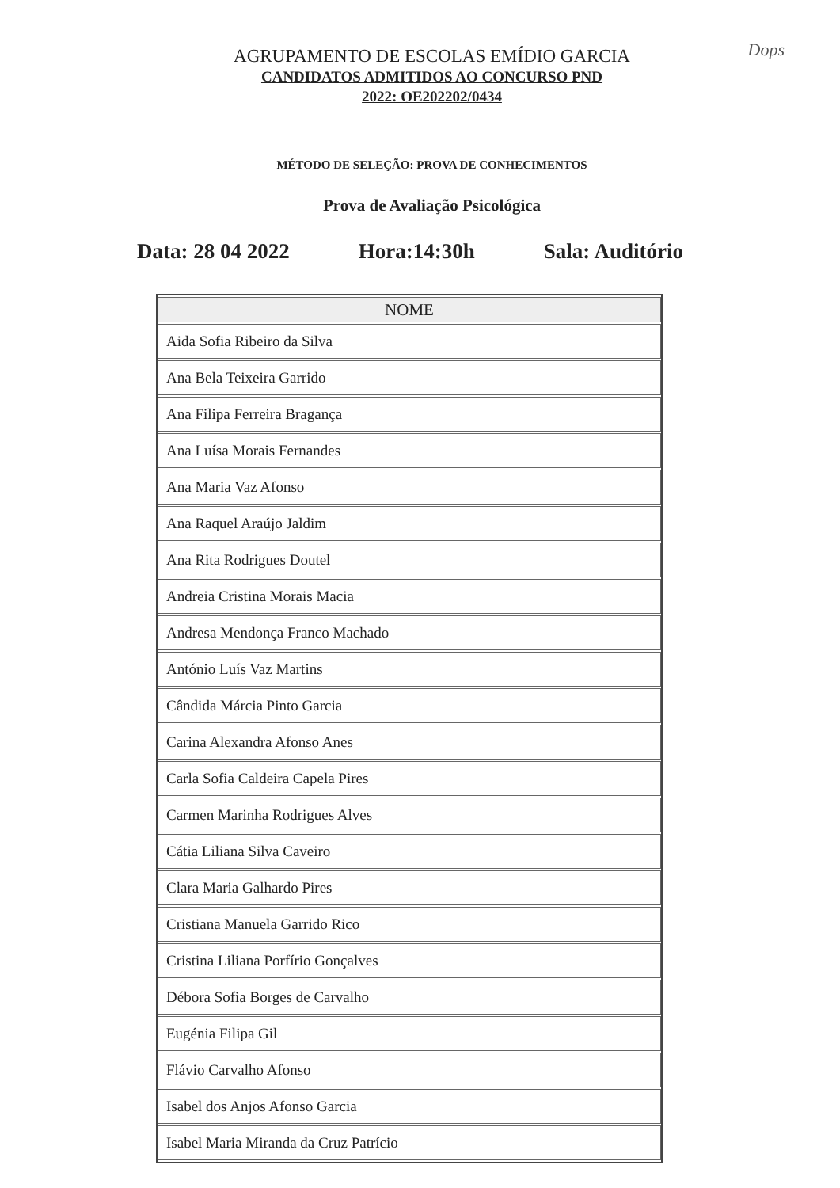Dops
AGRUPAMENTO DE ESCOLAS EMÍDIO GARCIA
CANDIDATOS ADMITIDOS AO CONCURSO PND
2022: OE202202/0434
MÉTODO DE SELEÇÃO: PROVA DE CONHECIMENTOS
Prova de Avaliação Psicológica
Data: 28 04 2022 Hora:14:30h Sala: Auditório
| NOME |
| --- |
| Aida Sofia Ribeiro da Silva |
| Ana Bela Teixeira Garrido |
| Ana Filipa Ferreira Bragança |
| Ana Luísa Morais Fernandes |
| Ana Maria Vaz Afonso |
| Ana Raquel Araújo Jaldim |
| Ana Rita Rodrigues Doutel |
| Andreia Cristina Morais Macia |
| Andresa Mendonça Franco Machado |
| António Luís Vaz Martins |
| Cândida Márcia Pinto Garcia |
| Carina Alexandra Afonso Anes |
| Carla Sofia Caldeira Capela Pires |
| Carmen Marinha Rodrigues Alves |
| Cátia Liliana Silva Caveiro |
| Clara Maria Galhardo Pires |
| Cristiana Manuela Garrido Rico |
| Cristina Liliana Porfírio Gonçalves |
| Débora Sofia Borges de Carvalho |
| Eugénia Filipa Gil |
| Flávio Carvalho Afonso |
| Isabel dos Anjos Afonso Garcia |
| Isabel Maria Miranda da Cruz Patrício |